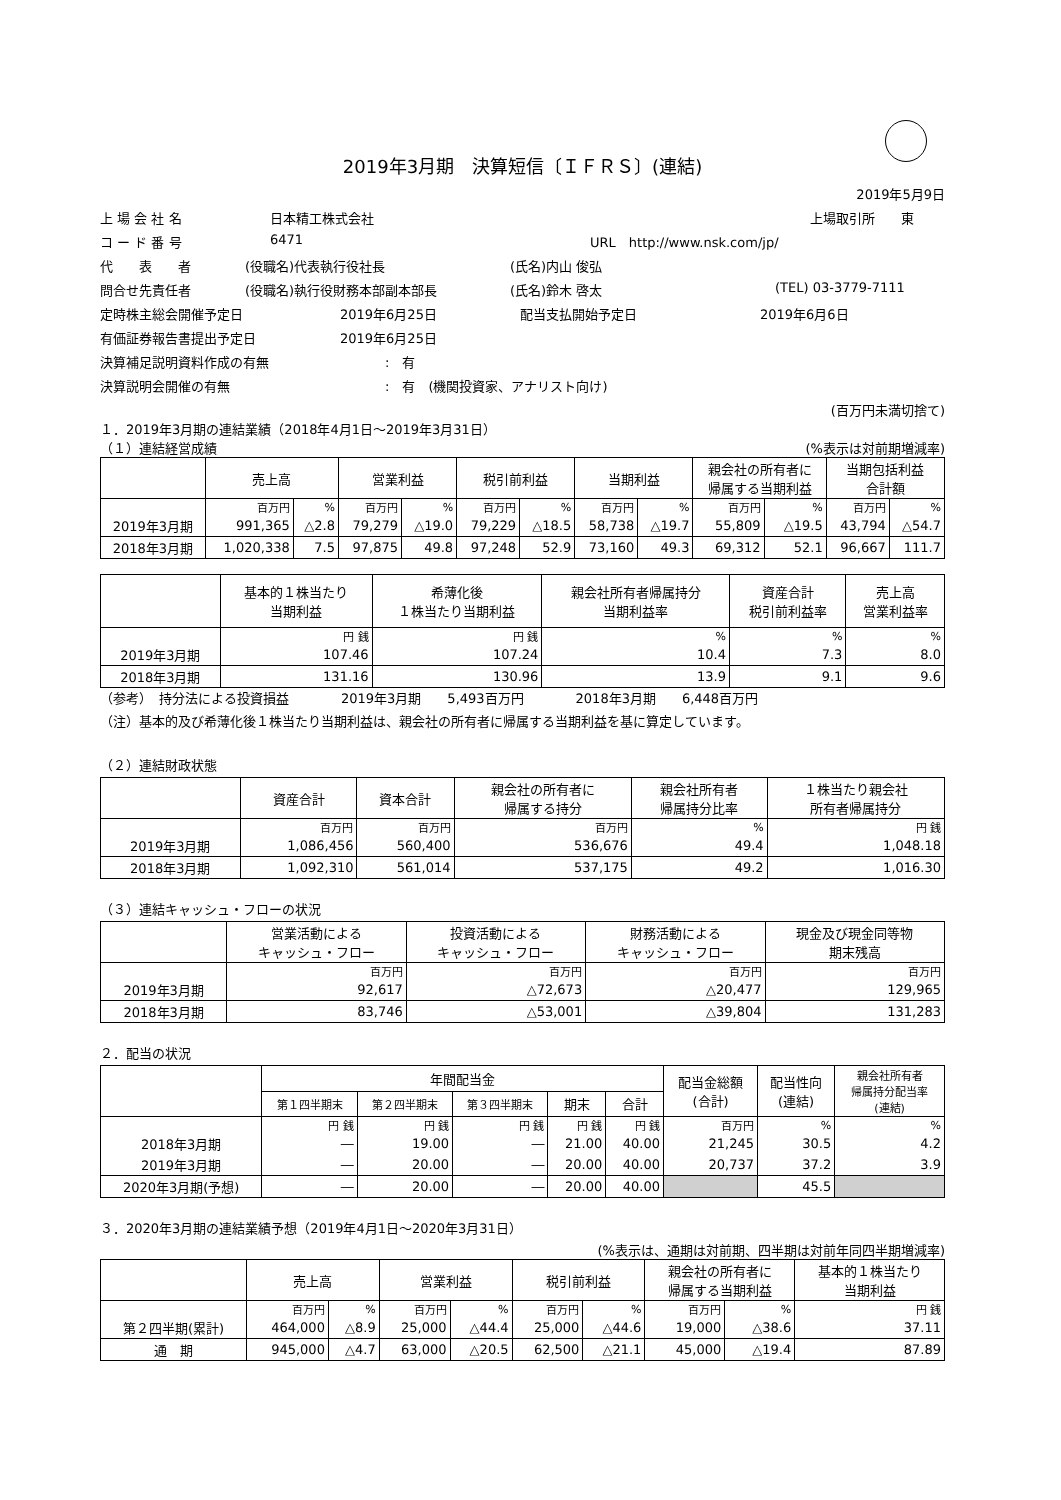2019年3月期　決算短信〔ＩＦＲＳ〕(連結)
2019年5月9日
上 場 会 社 名 日本精工株式会社 上場取引所　　東
コ ー ド 番 号 6471 URL　http://www.nsk.com/jp/
代　　表　　者 (役職名)代表執行役社長 (氏名)内山 俊弘
問合せ先責任者 (役職名)執行役財務本部副本部長 (氏名)鈴木 啓太 (TEL) 03-3779-7111
定時株主総会開催予定日 2019年6月25日 配当支払開始予定日 2019年6月6日
有価証券報告書提出予定日 2019年6月25日
決算補足説明資料作成の有無:　有
決算説明会開催の有無:　有　(機関投資家、アナリスト向け)
(百万円未満切捨て)
１．2019年3月期の連結業績（2018年4月1日～2019年3月31日）
（１）連結経営成績 (%表示は対前期増減率)
| | 売上高 | | 営業利益 | | 税引前利益 | | 当期利益 | | 親会社の所有者に 帰属する当期利益 | | 当期包括利益 合計額 | |
| --- | --- | --- | --- | --- | --- | --- | --- | --- | --- | --- | --- | --- |
| | 百万円 | % | 百万円 | % | 百万円 | % | 百万円 | % | 百万円 | % | 百万円 | % |
| 2019年3月期 | 991,365 | △2.8 | 79,279 | △19.0 | 79,229 | △18.5 | 58,738 | △19.7 | 55,809 | △19.5 | 43,794 | △54.7 |
| 2018年3月期 | 1,020,338 | 7.5 | 97,875 | 49.8 | 97,248 | 52.9 | 73,160 | 49.3 | 69,312 | 52.1 | 96,667 | 111.7 |
| | 基本的１株当たり 当期利益 | 希薄化後 １株当たり当期利益 | 親会社所有者帰属持分 当期利益率 | 資産合計 税引前利益率 | 売上高 営業利益率 |
| --- | --- | --- | --- | --- | --- |
| | 円 銭 | 円 銭 | % | % | % |
| 2019年3月期 | 107.46 | 107.24 | 10.4 | 7.3 | 8.0 |
| 2018年3月期 | 131.16 | 130.96 | 13.9 | 9.1 | 9.6 |
（参考）　持分法による投資損益　　　　2019年3月期　　5,493百万円　　　　2018年3月期　　6,448百万円
（注）基本的及び希薄化後１株当たり当期利益は、親会社の所有者に帰属する当期利益を基に算定しています。
（２）連結財政状態
| | 資産合計 | 資本合計 | 親会社の所有者に 帰属する持分 | 親会社所有者 帰属持分比率 | １株当たり親会社 所有者帰属持分 |
| --- | --- | --- | --- | --- | --- |
| | 百万円 | 百万円 | 百万円 | % | 円 銭 |
| 2019年3月期 | 1,086,456 | 560,400 | 536,676 | 49.4 | 1,048.18 |
| 2018年3月期 | 1,092,310 | 561,014 | 537,175 | 49.2 | 1,016.30 |
（３）連結キャッシュ・フローの状況
| | 営業活動による キャッシュ・フロー | 投資活動による キャッシュ・フロー | 財務活動による キャッシュ・フロー | 現金及び現金同等物 期末残高 |
| --- | --- | --- | --- | --- |
| | 百万円 | 百万円 | 百万円 | 百万円 |
| 2019年3月期 | 92,617 | △72,673 | △20,477 | 129,965 |
| 2018年3月期 | 83,746 | △53,001 | △39,804 | 131,283 |
２．配当の状況
| | 年間配当金 | | | | | 配当金総額 (合計) | 配当性向 (連結) | 親会社所有者 帰属持分配当率 (連結) |
| --- | --- | --- | --- | --- | --- | --- | --- | --- |
| | 第１四半期末 | 第２四半期末 | 第３四半期末 | 期末 | 合計 | | | |
| | 円 銭 | 円 銭 | 円 銭 | 円 銭 | 円 銭 | 百万円 | % | % |
| 2018年3月期 | ― | 19.00 | ― | 21.00 | 40.00 | 21,245 | 30.5 | 4.2 |
| 2019年3月期 | ― | 20.00 | ― | 20.00 | 40.00 | 20,737 | 37.2 | 3.9 |
| 2020年3月期(予想) | ― | 20.00 | ― | 20.00 | 40.00 | | 45.5 | |
３．2020年3月期の連結業績予想（2019年4月1日～2020年3月31日）
(%表示は、通期は対前期、四半期は対前年同四半期増減率)
| | 売上高 | | 営業利益 | | 税引前利益 | | 親会社の所有者に 帰属する当期利益 | | 基本的１株当たり 当期利益 |
| --- | --- | --- | --- | --- | --- | --- | --- | --- | --- |
| | 百万円 | % | 百万円 | % | 百万円 | % | 百万円 | % | 円 銭 |
| 第２四半期(累計) | 464,000 | △8.9 | 25,000 | △44.4 | 25,000 | △44.6 | 19,000 | △38.6 | 37.11 |
| 通 期 | 945,000 | △4.7 | 63,000 | △20.5 | 62,500 | △21.1 | 45,000 | △19.4 | 87.89 |